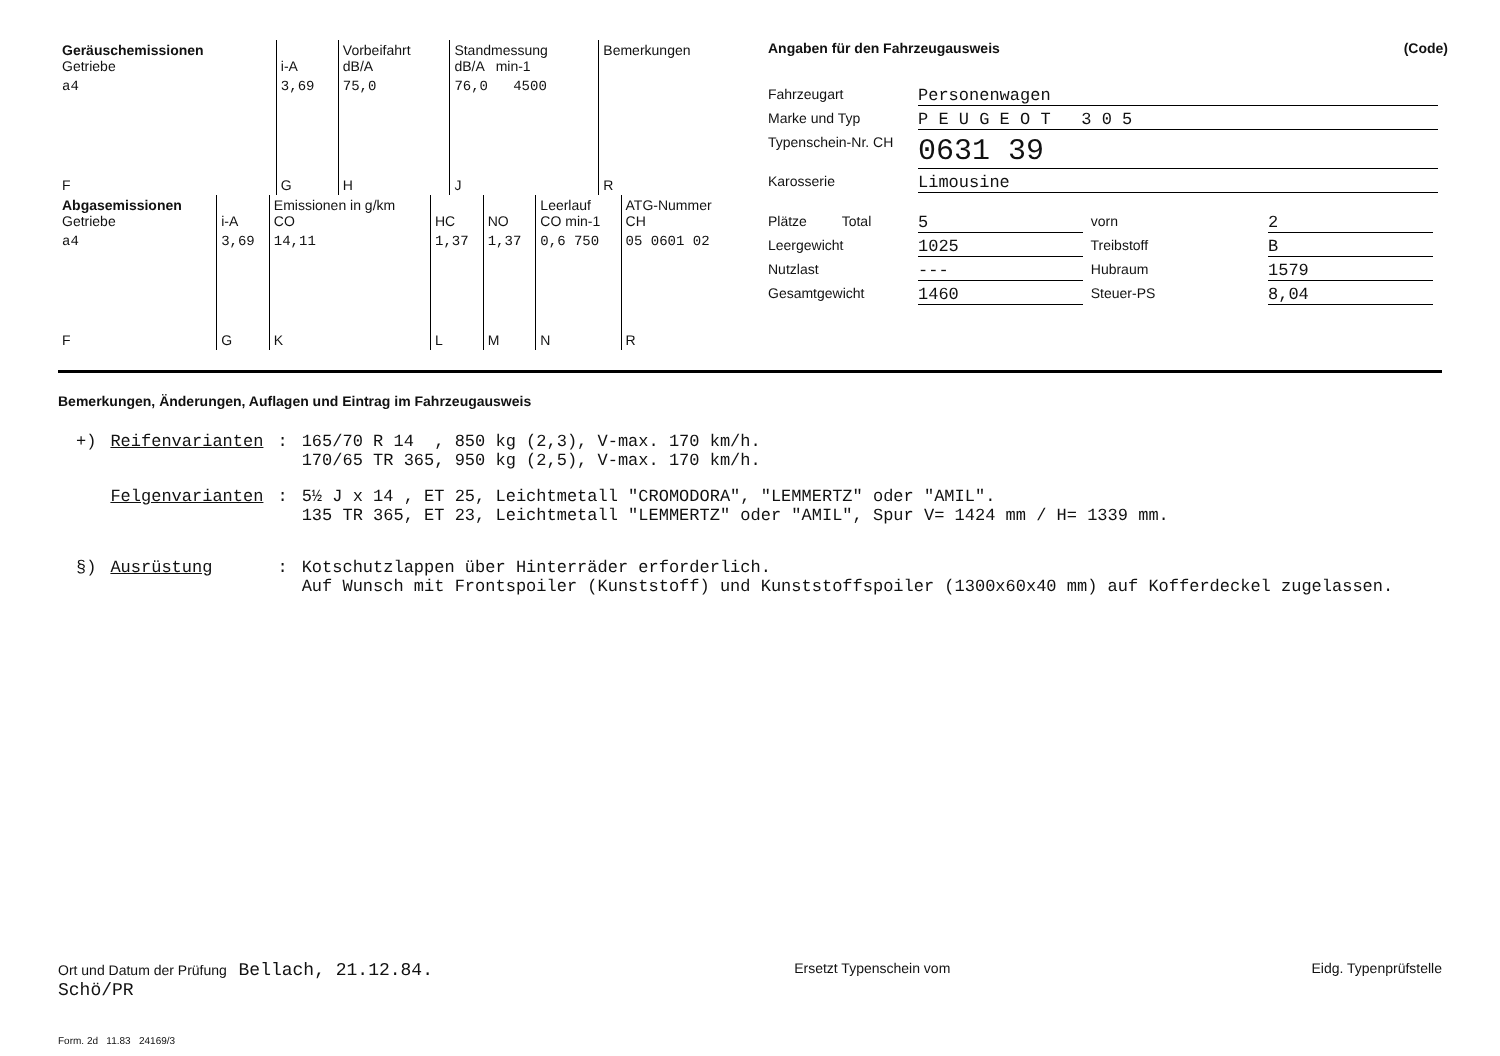| Geräuschemissionen Getriebe | i-A | Vorbeifahrt dB/A | Standmessung dB/A min-1 | Bemerkungen |
| a4 | 3,69 | 75,0 | 76,0 4500 | |
| F | G | H | J | R |
| Abgasemissionen Getriebe | i-A | Emissionen in g/km CO | HC | NO | Leerlauf CO min-1 | ATG-Nummer CH |
| a4 | 3,69 | 14,11 | 1,37 | 1,37 | 0,6 750 | 05 0601 02 |
| F | G | K | L | M | N | R |
Angaben für den Fahrzeugausweis (Code)
Fahrzeugart
Personenwagen
Marke und Typ
P E U G E O T 3 0 5
Typenschein-Nr. CH
0631 39
Karosserie
Limousine
Plätze Total
5
vorn
2
Leergewicht
1025
Treibstoff
B
Nutzlast
---
Hubraum
1579
Gesamtgewicht
1460
Steuer-PS
8,04
Bemerkungen, Änderungen, Auflagen und Eintrag im Fahrzeugausweis
| +) | Reifenvarianten | : | 165/70 R 14 , 850 kg (2,3), V-max. 170 km/h. 170/65 TR 365, 950 kg (2,5), V-max. 170 km/h. |
| | Felgenvarianten | : | 5½ J x 14 , ET 25, Leichtmetall "CROMODORA", "LEMMERTZ" oder "AMIL". 135 TR 365, ET 23, Leichtmetall "LEMMERTZ" oder "AMIL", Spur V= 1424 mm / H= 1339 mm. |
| §) | Ausrüstung | : | Kotschutzlappen über Hinterräder erforderlich. Auf Wunsch mit Frontspoiler (Kunststoff) und Kunststoffspoiler (1300x60x40 mm) auf Kofferdeckel zugelassen. |
Ort und Datum der Prüfung Bellach, 21.12.84.
Schö/PR
Ersetzt Typenschein vom Eidg. Typenprüfstelle
Form. 2d 11.83 24169/3